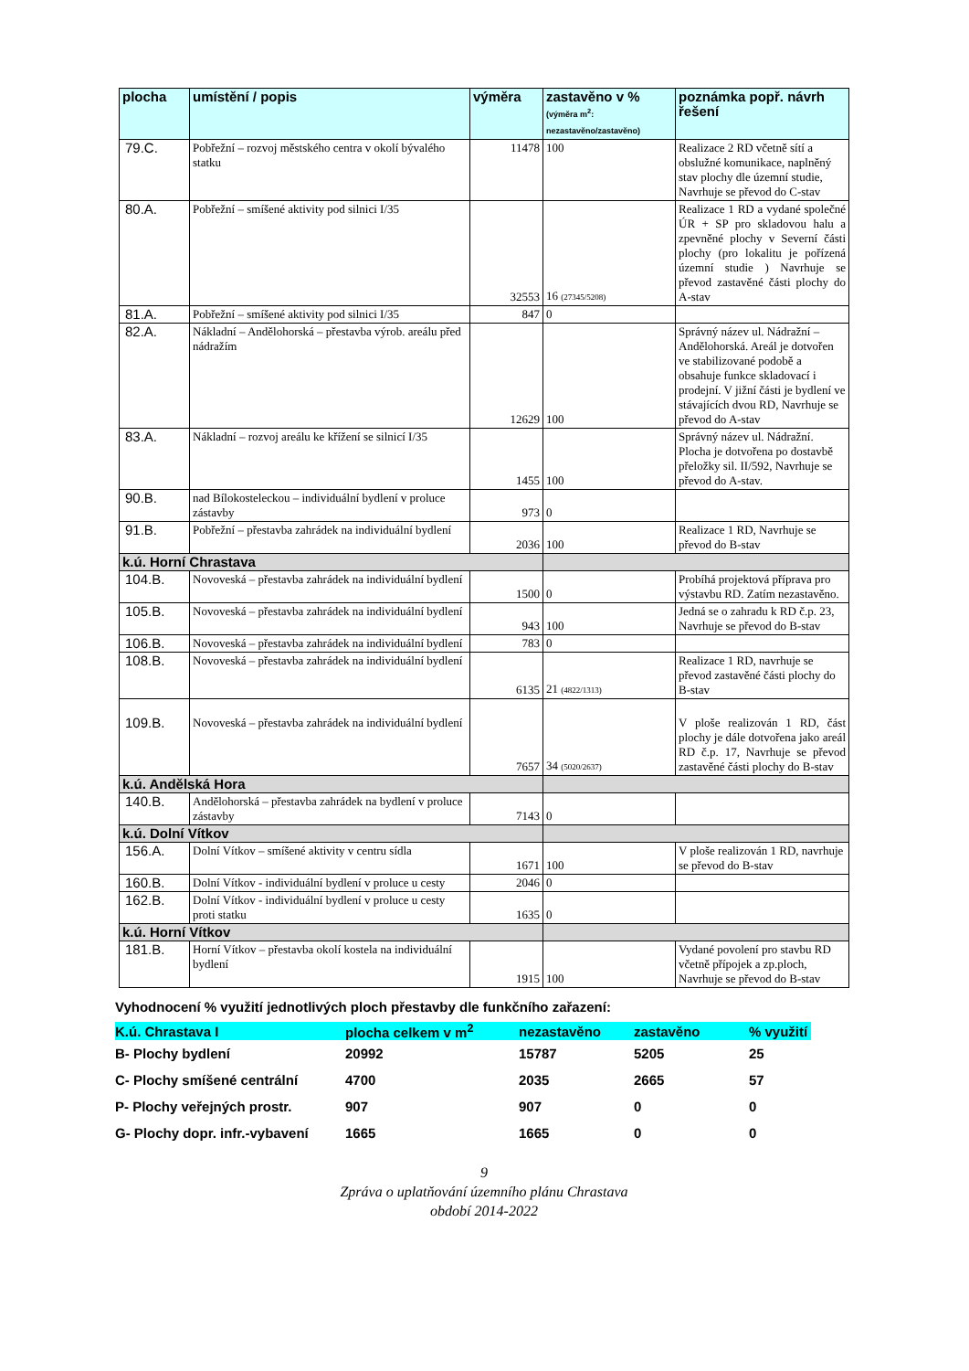| plocha | umístění / popis | výměra | zastavěno v % (výměra m<sup>2</sup>: nezastavěno/zastavěno) | poznámka popř. návrh řešení |
| --- | --- | --- | --- | --- |
| 79.C. | Pobřežní – rozvoj městského centra v okolí bývalého statku | 11478 | 100 | Realizace 2 RD včetně sítí a obslužné komunikace, naplněný stav plochy dle územní studie, Navrhuje se převod do C-stav |
| 80.A. | Pobřežní – smíšené aktivity pod silnici I/35 | 32553 | 16 (27345/5208) | Realizace 1 RD a vydané společné ÚR + SP pro skladovou halu a zpevněné plochy v Severní části plochy (pro lokalitu je pořízená územní studie ) Navrhuje se převod zastavěné části plochy do A-stav |
| 81.A. | Pobřežní – smíšené aktivity pod silnici I/35 | 847 | 0 | |
| 82.A. | Nákladní – Andělohorská – přestavba výrob. areálu před nádražím | 12629 | 100 | Správný název ul. Nádražní – Andělohorská. Areál je dotvořen ve stabilizované podobě a obsahuje funkce skladovací i prodejní. V jižní části je bydlení ve stávajících dvou RD, Navrhuje se převod do A-stav |
| 83.A. | Nákladní – rozvoj areálu ke křížení se silnicí I/35 | 1455 | 100 | Správný název ul. Nádražní. Plocha je dotvořena po dostavbě přeložky sil. II/592, Navrhuje se převod do A-stav. |
| 90.B. | nad Bílokosteleckou – individuální bydlení v proluce zástavby | 973 | 0 | |
| 91.B. | Pobřežní – přestavba zahrádek na individuální bydlení | 2036 | 100 | Realizace 1 RD, Navrhuje se převod do B-stav |
| k.ú. Horní Chrastava | | | | |
| 104.B. | Novoveská – přestavba zahrádek na individuální bydlení | 1500 | 0 | Probíhá projektová příprava pro výstavbu RD. Zatím nezastavěno. |
| 105.B. | Novoveská – přestavba zahrádek na individuální bydlení | 943 | 100 | Jedná se o zahradu k RD č.p. 23, Navrhuje se převod do B-stav |
| 106.B. | Novoveská – přestavba zahrádek na individuální bydlení | 783 | 0 | |
| 108.B. | Novoveská – přestavba zahrádek na individuální bydlení | 6135 | 21 (4822/1313) | Realizace 1 RD, navrhuje se převod zastavěné části plochy do B-stav |
| 109.B. | Novoveská – přestavba zahrádek na individuální bydlení | 7657 | 34 (5020/2637) | V ploše realizován 1 RD, část plochy je dále dotvořena jako areál RD č.p. 17, Navrhuje se převod zastavěné části plochy do B-stav |
| k.ú. Andělská Hora | | | | |
| 140.B. | Andělohorská – přestavba zahrádek na bydlení v proluce zástavby | 7143 | 0 | |
| k.ú. Dolní Vítkov | | | | |
| 156.A. | Dolní Vítkov – smíšené aktivity v centru sídla | 1671 | 100 | V ploše realizován 1 RD, navrhuje se převod do B-stav |
| 160.B. | Dolní Vítkov - individuální bydlení v proluce u cesty | 2046 | 0 | |
| 162.B. | Dolní Vítkov - individuální bydlení v proluce u cesty proti statku | 1635 | 0 | |
| k.ú. Horní Vítkov | | | | |
| 181.B. | Horní Vítkov – přestavba okolí kostela na individuální bydlení | 1915 | 100 | Vydané povolení pro stavbu RD včetně přípojek a zp.ploch, Navrhuje se převod do B-stav |
Vyhodnocení % využití jednotlivých ploch přestavby dle funkčního zařazení:
| K.ú. Chrastava I | plocha celkem v m<sup>2</sup> | nezastavěno | zastavěno | % využití |
| B- Plochy bydlení | 20992 | 15787 | 5205 | 25 |
| C- Plochy smíšené centrální | 4700 | 2035 | 2665 | 57 |
| P- Plochy veřejných prostr. | 907 | 907 | 0 | 0 |
| G- Plochy dopr. infr.-vybavení | 1665 | 1665 | 0 | 0 |
9
Zpráva o uplatňování územního plánu Chrastava
období 2014-2022